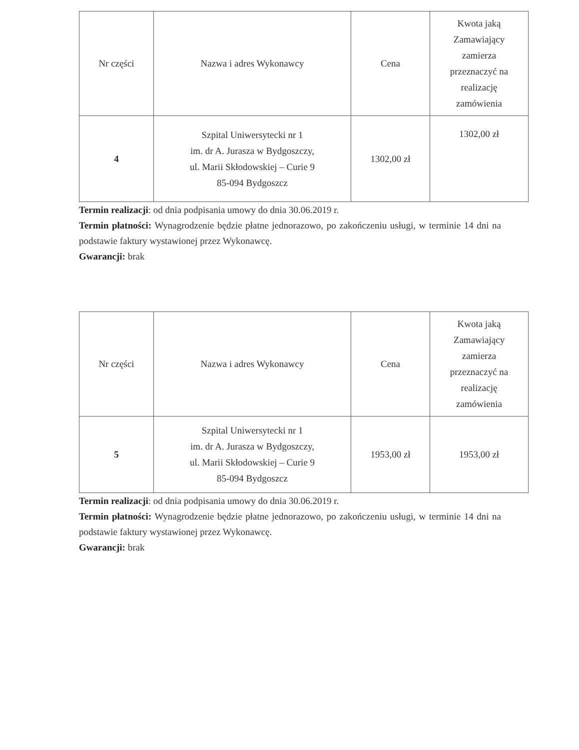| Nr części | Nazwa i adres Wykonawcy | Cena | Kwota jaką Zamawiający zamierza przeznaczyć na realizację zamówienia |
| --- | --- | --- | --- |
| 4 | Szpital Uniwersytecki nr 1 im. dr A. Jurasza w Bydgoszczy, ul. Marii Skłodowskiej – Curie 9 85-094 Bydgoszcz | 1302,00 zł | 1302,00 zł |
Termin realizacji: od dnia podpisania umowy do dnia 30.06.2019 r.
Termin płatności: Wynagrodzenie będzie płatne jednorazowo, po zakończeniu usługi, w terminie 14 dni na podstawie faktury wystawionej przez Wykonawcę.
Gwarancji: brak
| Nr części | Nazwa i adres Wykonawcy | Cena | Kwota jaką Zamawiający zamierza przeznaczyć na realizację zamówienia |
| --- | --- | --- | --- |
| 5 | Szpital Uniwersytecki nr 1 im. dr A. Jurasza w Bydgoszczy, ul. Marii Skłodowskiej – Curie 9 85-094 Bydgoszcz | 1953,00 zł | 1953,00 zł |
Termin realizacji: od dnia podpisania umowy do dnia 30.06.2019 r.
Termin płatności: Wynagrodzenie będzie płatne jednorazowo, po zakończeniu usługi, w terminie 14 dni na podstawie faktury wystawionej przez Wykonawcę.
Gwarancji: brak